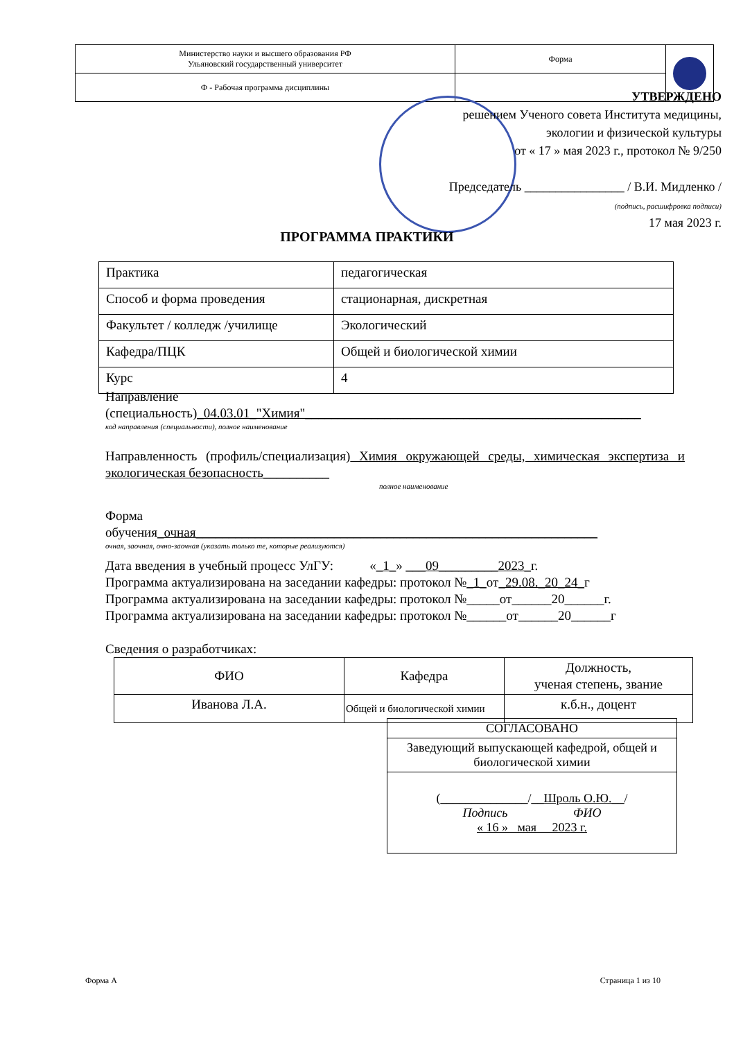| Министерство науки и высшего образования РФ Ульяновский государственный университет | Форма | |
| Ф - Рабочая программа дисциплины | | |
УТВЕРЖДЕНО
решением Ученого совета Института медицины,
экологии и физической культуры
от « 17 » мая 2023 г., протокол № 9/250
Председатель ________________ / В.И. Мидленко /
(подпись, расшифровка подписи)
17 мая 2023 г.
ПРОГРАММА ПРАКТИКИ
| Практика | педагогическая |
| Способ и форма проведения | стационарная, дискретная |
| Факультет / колледж /училище | Экологический |
| Кафедра/ПЦК | Общей и биологической химии |
| Курс | 4 |
Направление
(специальность)_04.03.01_"Химия"___________________________________________________
код направления (специальности), полное наименование
Направленность (профиль/специализация) Химия окружающей среды, химическая экспертиза и экологическая безопасность__________
полное наименование
Форма
обучения_очная_____________________________________________________________
очная, заочная, очно-заочная (указать только те, которые реализуются)
Дата введения в учебный процесс УлГУ: «_1_» ___09_________2023_г.
Программа актуализирована на заседании кафедры: протокол №_1_от_29.08._20_24_г
Программа актуализирована на заседании кафедры: протокол №_____от______20______г.
Программа актуализирована на заседании кафедры: протокол №______от______20______г
Сведения о разработчиках:
| ФИО | Кафедра | Должность, ученая степень, звание |
| --- | --- | --- |
| Иванова Л.А. | Общей и биологической химии | к.б.н., доцент |
| СОГЛАСОВАНО |
| Заведующий выпускающей кафедрой, общей и биологической химии |
| ( ______________ / __Шроль О.Ю.__ / Подпись ФИО « 16 » мая 2023 г. |
Форма А Страница 1 из 10